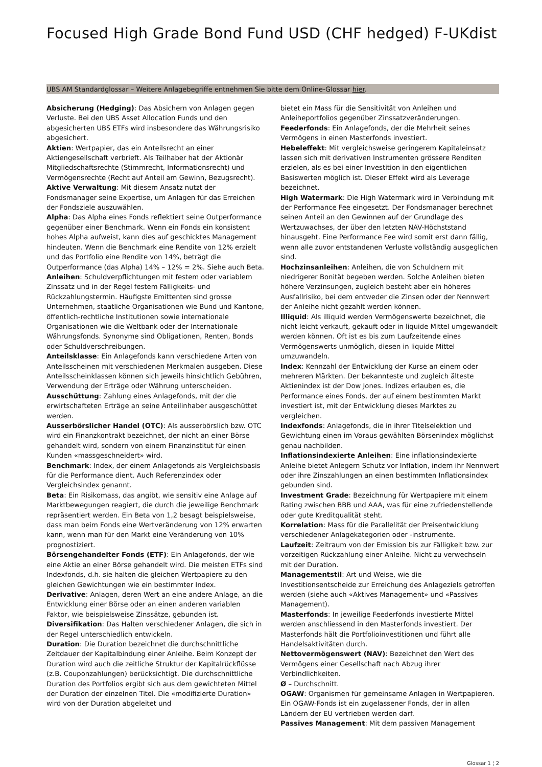Focused High Grade Bond Fund USD (CHF hedged) F-UKdist
UBS AM Standardglossar – Weitere Anlagebegriffe entnehmen Sie bitte dem Online-Glossar hier.
Absicherung (Hedging): Das Absichern von Anlagen gegen Verluste. Bei den UBS Asset Allocation Funds und den abgesicherten UBS ETFs wird insbesondere das Währungsrisiko abgesichert.
Aktien: Wertpapier, das ein Anteilsrecht an einer Aktiengesellschaft verbrieft. Als Teilhaber hat der Aktionär Mitgliedschaftsrechte (Stimmrecht, Informationsrecht) und Vermögensrechte (Recht auf Anteil am Gewinn, Bezugsrecht).
Aktive Verwaltung: Mit diesem Ansatz nutzt der Fondsmanager seine Expertise, um Anlagen für das Erreichen der Fondsziele auszuwählen.
Alpha: Das Alpha eines Fonds reflektiert seine Outperformance gegenüber einer Benchmark. Wenn ein Fonds ein konsistent hohes Alpha aufweist, kann dies auf geschicktes Management hindeuten. Wenn die Benchmark eine Rendite von 12% erzielt und das Portfolio eine Rendite von 14%, beträgt die Outperformance (das Alpha) 14% – 12% = 2%. Siehe auch Beta.
Anleihen: Schuldverpflichtungen mit festem oder variablem Zinssatz und in der Regel festem Fälligkeits- und Rückzahlungstermin. Häufigste Emittenten sind grosse Unternehmen, staatliche Organisationen wie Bund und Kantone, öffentlich-rechtliche Institutionen sowie internationale Organisationen wie die Weltbank oder der Internationale Währungsfonds. Synonyme sind Obligationen, Renten, Bonds oder Schuldverschreibungen.
Anteilsklasse: Ein Anlagefonds kann verschiedene Arten von Anteilsscheinen mit verschiedenen Merkmalen ausgeben. Diese Anteilsscheinklassen können sich jeweils hinsichtlich Gebühren, Verwendung der Erträge oder Währung unterscheiden.
Ausschüttung: Zahlung eines Anlagefonds, mit der die erwirtschafteten Erträge an seine Anteilinhaber ausgeschüttet werden.
Ausserbörslicher Handel (OTC): Als ausserbörslich bzw. OTC wird ein Finanzkontrakt bezeichnet, der nicht an einer Börse gehandelt wird, sondern von einem Finanzinstitut für einen Kunden «massgeschneidert» wird.
Benchmark: Index, der einem Anlagefonds als Vergleichsbasis für die Performance dient. Auch Referenzindex oder Vergleichsindex genannt.
Beta: Ein Risikomass, das angibt, wie sensitiv eine Anlage auf Marktbewegungen reagiert, die durch die jeweilige Benchmark repräsentiert werden. Ein Beta von 1,2 besagt beispielsweise, dass man beim Fonds eine Wertveränderung von 12% erwarten kann, wenn man für den Markt eine Veränderung von 10% prognostiziert.
Börsengehandelter Fonds (ETF): Ein Anlagefonds, der wie eine Aktie an einer Börse gehandelt wird. Die meisten ETFs sind Indexfonds, d.h. sie halten die gleichen Wertpapiere zu den gleichen Gewichtungen wie ein bestimmter Index.
Derivative: Anlagen, deren Wert an eine andere Anlage, an die Entwicklung einer Börse oder an einen anderen variablen Faktor, wie beispielsweise Zinssätze, gebunden ist.
Diversifikation: Das Halten verschiedener Anlagen, die sich in der Regel unterschiedlich entwickeln.
Duration: Die Duration bezeichnet die durchschnittliche Zeitdauer der Kapitalbindung einer Anleihe. Beim Konzept der Duration wird auch die zeitliche Struktur der Kapitalrückflüsse (z.B. Couponzahlungen) berücksichtigt. Die durchschnittliche Duration des Portfolios ergibt sich aus dem gewichteten Mittel der Duration der einzelnen Titel. Die «modifizierte Duration» wird von der Duration abgeleitet und
bietet ein Mass für die Sensitivität von Anleihen und Anleiheportfolios gegenüber Zinssatzveränderungen.
Feederfonds: Ein Anlagefonds, der die Mehrheit seines Vermögens in einen Masterfonds investiert.
Hebeleffekt: Mit vergleichsweise geringerem Kapitaleinsatz lassen sich mit derivativen Instrumenten grössere Renditen erzielen, als es bei einer Investition in den eigentlichen Basiswerten möglich ist. Dieser Effekt wird als Leverage bezeichnet.
High Watermark: Die High Watermark wird in Verbindung mit der Performance Fee eingesetzt. Der Fondsmanager berechnet seinen Anteil an den Gewinnen auf der Grundlage des Wertzuwachses, der über den letzten NAV-Höchststand hinausgeht. Eine Performance Fee wird somit erst dann fällig, wenn alle zuvor entstandenen Verluste vollständig ausgeglichen sind.
Hochzinsanleihen: Anleihen, die von Schuldnern mit niedrigerer Bonität begeben werden. Solche Anleihen bieten höhere Verzinsungen, zugleich besteht aber ein höheres Ausfallrisiko, bei dem entweder die Zinsen oder der Nennwert der Anleihe nicht gezahlt werden können.
Illiquid: Als illiquid werden Vermögenswerte bezeichnet, die nicht leicht verkauft, gekauft oder in liquide Mittel umgewandelt werden können. Oft ist es bis zum Laufzeitende eines Vermögenswerts unmöglich, diesen in liquide Mittel umzuwandeln.
Index: Kennzahl der Entwicklung der Kurse an einem oder mehreren Märkten. Der bekannteste und zugleich älteste Aktienindex ist der Dow Jones. Indizes erlauben es, die Performance eines Fonds, der auf einem bestimmten Markt investiert ist, mit der Entwicklung dieses Marktes zu vergleichen.
Indexfonds: Anlagefonds, die in ihrer Titelselektion und Gewichtung einen im Voraus gewählten Börsenindex möglichst genau nachbilden.
Inflationsindexierte Anleihen: Eine inflationsindexierte Anleihe bietet Anlegern Schutz vor Inflation, indem ihr Nennwert oder ihre Zinszahlungen an einen bestimmten Inflationsindex gebunden sind.
Investment Grade: Bezeichnung für Wertpapiere mit einem Rating zwischen BBB und AAA, was für eine zufriedenstellende oder gute Kreditqualität steht.
Korrelation: Mass für die Parallelität der Preisentwicklung verschiedener Anlagekategorien oder -instrumente.
Laufzeit: Zeitraum von der Emission bis zur Fälligkeit bzw. zur vorzeitigen Rückzahlung einer Anleihe. Nicht zu verwechseln mit der Duration.
Managementstil: Art und Weise, wie die Investitionsentscheide zur Erreichung des Anlageziels getroffen werden (siehe auch «Aktives Management» und «Passives Management).
Masterfonds: In jeweilige Feederfonds investierte Mittel werden anschliessend in den Masterfonds investiert. Der Masterfonds hält die Portfolioinvestitionen und führt alle Handelsaktivitäten durch.
Nettovermögenswert (NAV): Bezeichnet den Wert des Vermögens einer Gesellschaft nach Abzug ihrer Verbindlichkeiten.
Ø – Durchschnitt.
OGAW: Organismen für gemeinsame Anlagen in Wertpapieren. Ein OGAW-Fonds ist ein zugelassener Fonds, der in allen Ländern der EU vertrieben werden darf.
Passives Management: Mit dem passiven Management
Glossar 1 ¦ 2